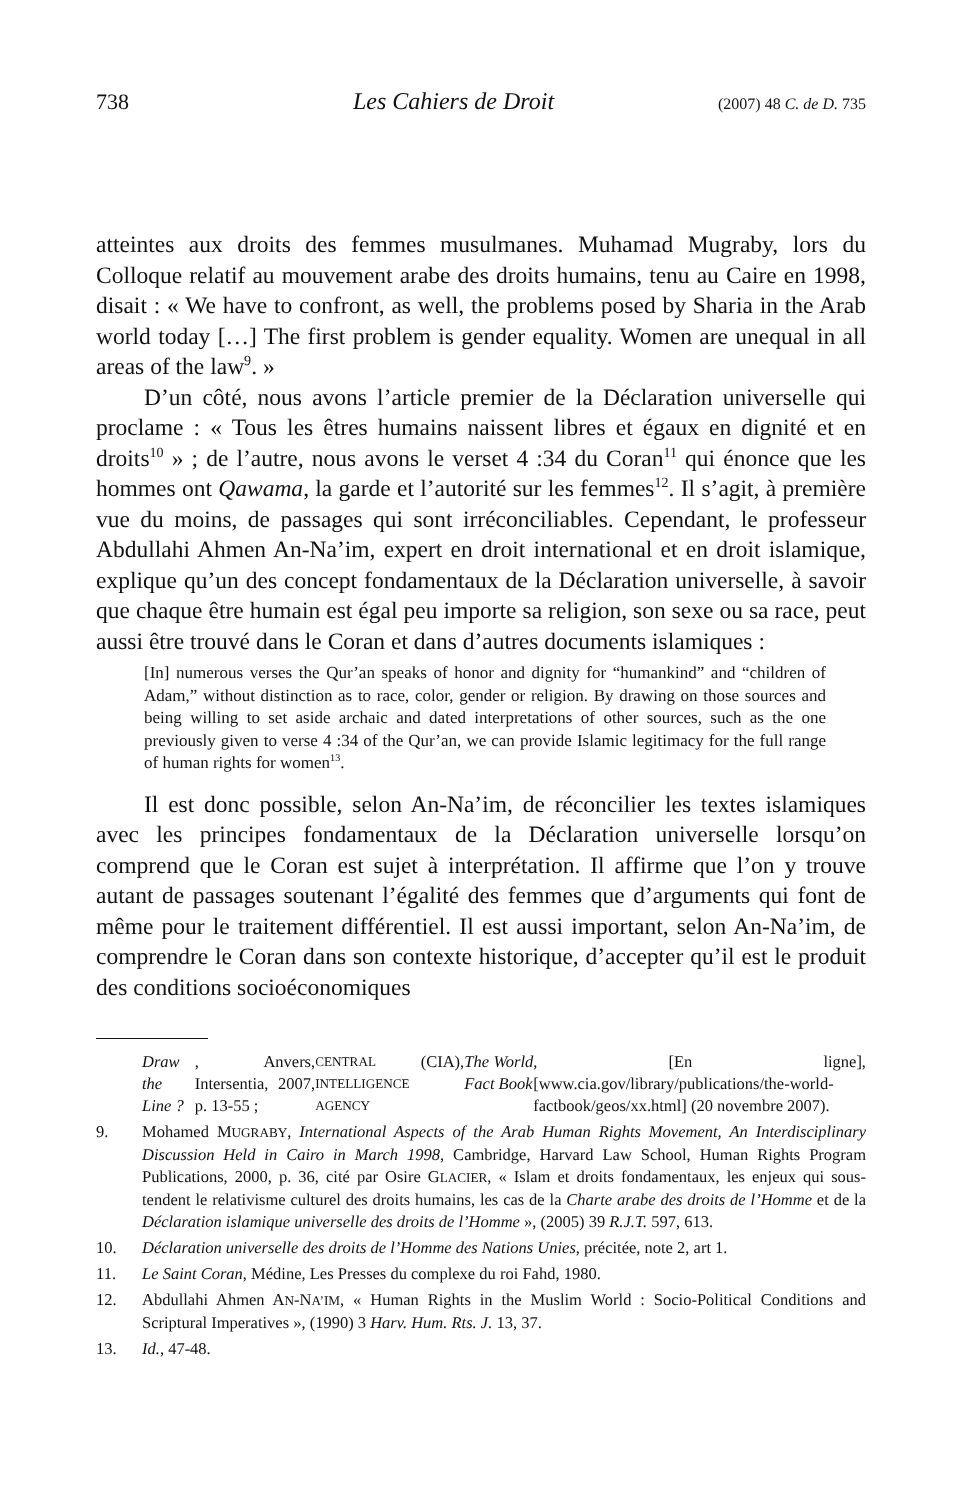738 Les Cahiers de Droit (2007) 48 C. de D. 735
atteintes aux droits des femmes musulmanes. Muhamad Mugraby, lors du Colloque relatif au mouvement arabe des droits humains, tenu au Caire en 1998, disait : « We have to confront, as well, the problems posed by Sharia in the Arab world today […] The first problem is gender equality. Women are unequal in all areas of the law<sup>9</sup>. »
D’un côté, nous avons l’article premier de la Déclaration universelle qui proclame : « Tous les êtres humains naissent libres et égaux en dignité et en droits<sup>10</sup> » ; de l’autre, nous avons le verset 4 :34 du Coran<sup>11</sup> qui énonce que les hommes ont Qawama, la garde et l’autorité sur les femmes<sup>12</sup>. Il s’agit, à première vue du moins, de passages qui sont irréconciliables. Cependant, le professeur Abdullahi Ahmen An-Na’im, expert en droit international et en droit islamique, explique qu’un des concept fondamentaux de la Déclaration universelle, à savoir que chaque être humain est égal peu importe sa religion, son sexe ou sa race, peut aussi être trouvé dans le Coran et dans d’autres documents islamiques :
[In] numerous verses the Qur’an speaks of honor and dignity for “humankind” and “children of Adam,” without distinction as to race, color, gender or religion. By drawing on those sources and being willing to set aside archaic and dated interpretations of other sources, such as the one previously given to verse 4 :34 of the Qur’an, we can provide Islamic legitimacy for the full range of human rights for women<sup>13</sup>.
Il est donc possible, selon An-Na’im, de réconcilier les textes islamiques avec les principes fondamentaux de la Déclaration universelle lorsqu’on comprend que le Coran est sujet à interprétation. Il affirme que l’on y trouve autant de passages soutenant l’égalité des femmes que d’arguments qui font de même pour le traitement différentiel. Il est aussi important, selon An-Na’im, de comprendre le Coran dans son contexte historique, d’accepter qu’il est le produit des conditions socioéconomiques
Draw the Line ?, Anvers, Intersentia, 2007, p. 13-55 ; CENTRAL INTELLIGENCE AGENCY (CIA), The World Fact Book, [En ligne], [www.cia.gov/library/publications/the-world-factbook/geos/xx.html] (20 novembre 2007).
9. Mohamed MUGRABY, International Aspects of the Arab Human Rights Movement, An Interdisciplinary Discussion Held in Cairo in March 1998, Cambridge, Harvard Law School, Human Rights Program Publications, 2000, p. 36, cité par Osire GLACIER, « Islam et droits fondamentaux, les enjeux qui sous-tendent le relativisme culturel des droits humains, les cas de la Charte arabe des droits de l’Homme et de la Déclaration islamique universelle des droits de l’Homme », (2005) 39 R.J.T. 597, 613.
10. Déclaration universelle des droits de l’Homme des Nations Unies, précitée, note 2, art 1.
11. Le Saint Coran, Médine, Les Presses du complexe du roi Fahd, 1980.
12. Abdullahi Ahmen AN-NA’IM, « Human Rights in the Muslim World : Socio-Political Conditions and Scriptural Imperatives », (1990) 3 Harv. Hum. Rts. J. 13, 37.
13. Id., 47-48.